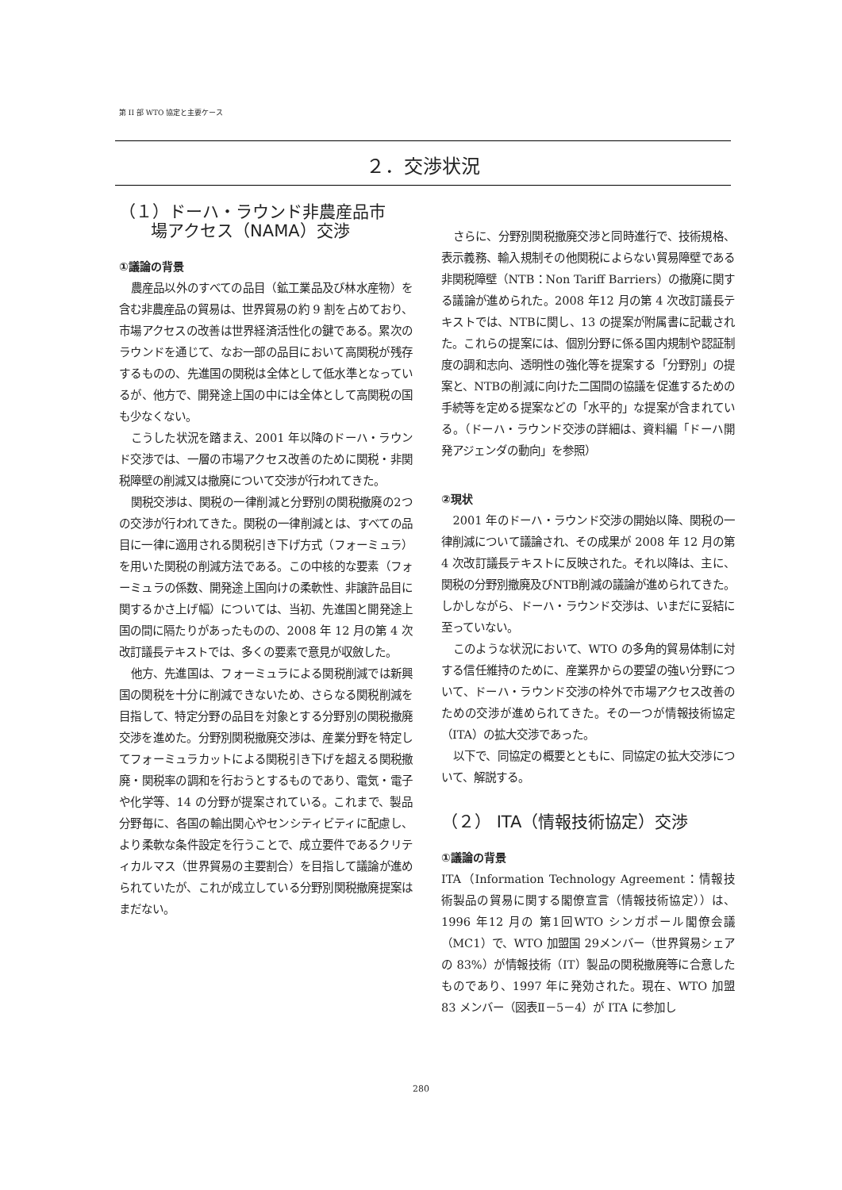第 II 部 WTO 協定と主要ケース
２．交渉状況
（１）ドーハ・ラウンド非農産品市
場アクセス（NAMA）交渉
①議論の背景
農産品以外のすべての品目（鉱工業品及び林水産物）を含む非農産品の貿易は、世界貿易の約 9 割を占めており、市場アクセスの改善は世界経済活性化の鍵である。累次のラウンドを通じて、なお一部の品目において高関税が残存するものの、先進国の関税は全体として低水準となっているが、他方で、開発途上国の中には全体として高関税の国も少なくない。
こうした状況を踏まえ、2001 年以降のドーハ・ラウンド交渉では、一層の市場アクセス改善のために関税・非関税障壁の削減又は撤廃について交渉が行われてきた。
関税交渉は、関税の一律削減と分野別の関税撤廃の2つの交渉が行われてきた。関税の一律削減とは、すべての品目に一律に適用される関税引き下げ方式（フォーミュラ）を用いた関税の削減方法である。この中核的な要素（フォーミュラの係数、開発途上国向けの柔軟性、非譲許品目に関するかさ上げ幅）については、当初、先進国と開発途上国の間に隔たりがあったものの、2008 年 12 月の第 4 次改訂議長テキストでは、多くの要素で意見が収斂した。
他方、先進国は、フォーミュラによる関税削減では新興国の関税を十分に削減できないため、さらなる関税削減を目指して、特定分野の品目を対象とする分野別の関税撤廃交渉を進めた。分野別関税撤廃交渉は、産業分野を特定してフォーミュラカットによる関税引き下げを超える関税撤廃・関税率の調和を行おうとするものであり、電気・電子や化学等、14 の分野が提案されている。これまで、製品分野毎に、各国の輸出関心やセンシティビティに配慮し、より柔軟な条件設定を行うことで、成立要件であるクリティカルマス（世界貿易の主要割合）を目指して議論が進められていたが、これが成立している分野別関税撤廃提案はまだない。
さらに、分野別関税撤廃交渉と同時進行で、技術規格、表示義務、輸入規制その他関税によらない貿易障壁である非関税障壁（NTB：Non Tariff Barriers）の撤廃に関する議論が進められた。2008 年12 月の第 4 次改訂議長テキストでは、NTBに関し、13 の提案が附属書に記載された。これらの提案には、個別分野に係る国内規制や認証制度の調和志向、透明性の強化等を提案する「分野別」の提案と、NTBの削減に向けた二国間の協議を促進するための手続等を定める提案などの「水平的」な提案が含まれている。（ドーハ・ラウンド交渉の詳細は、資料編「ドーハ開発アジェンダの動向」を参照）
②現状
2001 年のドーハ・ラウンド交渉の開始以降、関税の一律削減について議論され、その成果が 2008 年 12 月の第 4 次改訂議長テキストに反映された。それ以降は、主に、関税の分野別撤廃及びNTB削減の議論が進められてきた。しかしながら、ドーハ・ラウンド交渉は、いまだに妥結に至っていない。
このような状況において、WTO の多角的貿易体制に対する信任維持のために、産業界からの要望の強い分野について、ドーハ・ラウンド交渉の枠外で市場アクセス改善のための交渉が進められてきた。その一つが情報技術協定（ITA）の拡大交渉であった。
以下で、同協定の概要とともに、同協定の拡大交渉について、解説する。
（２） ITA（情報技術協定）交渉
①議論の背景
ITA（Information Technology Agreement：情報技術製品の貿易に関する閣僚宣言（情報技術協定））は、1996 年12 月の 第1回WTO シンガポール閣僚会議（MC1）で、WTO 加盟国 29メンバー（世界貿易シェアの 83%）が情報技術（IT）製品の関税撤廃等に合意したものであり、1997 年に発効された。現在、WTO 加盟 83 メンバー（図表Ⅱ－5－4）が ITA に参加し
280